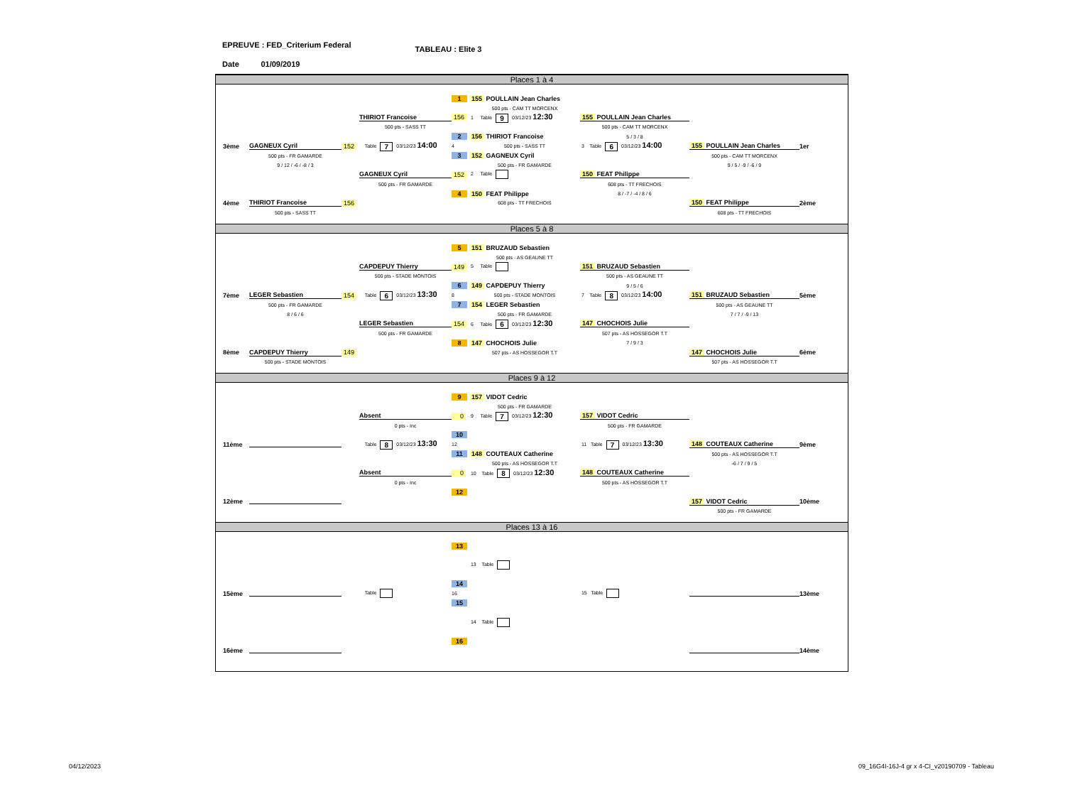EPREUVE : FED_Criterium Federal
Date 01/09/2019
TABLEAU : Elite 3
Places 1 à 4
1
155 POULLAIN Jean Charles
500 pts - CAM TT MORCENX
THIRIOT Francoise
156
1 Table 9 03/12/23 12:30
155 POULLAIN Jean Charles
500 pts - SASS TT
500 pts - CAM TT MORCENX
2
156 THIRIOT Francoise
5 / 3 / 8
3ème
GAGNEUX Cyril
152
Table 7 03/12/23 14:00
4
500 pts - SASS TT
3 Table 6 03/12/23 14:00
155 POULLAIN Jean Charles
1er
500 pts - FR GAMARDE
3
152 GAGNEUX Cyril
500 pts - CAM TT MORCENX
9 / 12 / -6 / -8 / 3
500 pts - FR GAMARDE
9 / 5 / -9 / -6 / 9
GAGNEUX Cyril
152
2 Table
150 FEAT Philippe
500 pts - FR GAMARDE
608 pts - TT FRECHOIS
4
150 FEAT Philippe
8 / -7 / -4 / 8 / 6
4ème
THIRIOT Francoise
156
608 pts - TT FRECHOIS
150 FEAT Philippe
2ème
500 pts - SASS TT
608 pts - TT FRECHOIS
Places 5 à 8
5
151 BRUZAUD Sebastien
500 pts - AS GEAUNE TT
CAPDEPUY Thierry
149
5 Table
151 BRUZAUD Sebastien
500 pts - STADE MONTOIS
500 pts - AS GEAUNE TT
6
149 CAPDEPUY Thierry
9 / 5 / 6
7ème
LEGER Sebastien
154
Table 6 03/12/23 13:30
8
500 pts - STADE MONTOIS
7 Table 8 03/12/23 14:00
151 BRUZAUD Sebastien
5ème
500 pts - FR GAMARDE
7
154 LEGER Sebastien
500 pts - AS GEAUNE TT
8 / 6 / 6
500 pts - FR GAMARDE
7 / 7 / -9 / 13
LEGER Sebastien
154
6 Table 6 03/12/23 12:30
147 CHOCHOIS Julie
500 pts - FR GAMARDE
507 pts - AS HOSSEGOR T.T
8
147 CHOCHOIS Julie
7 / 9 / 3
8ème
CAPDEPUY Thierry
149
507 pts - AS HOSSEGOR T.T
147 CHOCHOIS Julie
6ème
500 pts - STADE MONTOIS
507 pts - AS HOSSEGOR T.T
Places 9 à 12
9
157 VIDOT Cedric
500 pts - FR GAMARDE
Absent
0
9 Table 7 03/12/23 12:30
157 VIDOT Cedric
0 pts - Inc
500 pts - FR GAMARDE
10
11ème
Table 8 03/12/23 13:30
12
11 Table 7 03/12/23 13:30
148 COUTEAUX Catherine
9ème
11
148 COUTEAUX Catherine
500 pts - AS HOSSEGOR T.T
500 pts - AS HOSSEGOR T.T
-6 / 7 / 9 / 5
Absent
0
10 Table 8 03/12/23 12:30
148 COUTEAUX Catherine
0 pts - Inc
500 pts - AS HOSSEGOR T.T
12
12ème
157 VIDOT Cedric
10ème
500 pts - FR GAMARDE
Places 13 à 16
13
13 Table
14
15ème
Table
16
15 Table
13ème
15
14 Table
16
16ème
14ème
04/12/2023 09_16G4I-16J-4 gr x 4-CI_v20190709 - Tableau